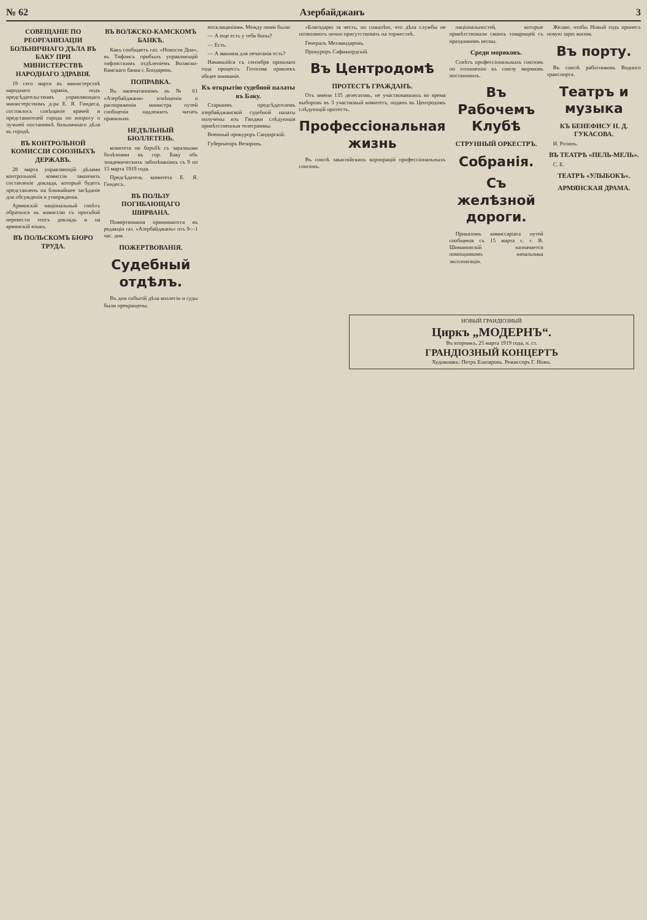№ 62 Азербайджанъ 3
СОВЕЩАНІЕ ПО РЕОРГАНИЗАЦІИ БОЛЬНИЧНАГО ДЪЛА ВЪ БАКУ ПРИ МИНИСТЕРСТВѢ НАРОДНАГО ЗДРАВІЯ.
19 сего марта въ министерствѣ народнаго здравія, подъ предсѣдательствомъ управляющаго министерствомъ д-ра Е. Я. Гиндеса, состоялось совѣщаніе врачей и представителей города по вопросу о лучшей постановкѣ больничнаго дѣла въ городѣ.
ВЪ КОНТРОЛЬНОЙ КОМИССІИ СОЮЗНЫХЪ ДЕРЖАВЪ.
28 марта управляющій дѣлами контрольной комиссіи закончить составленіе доклада, который будетъ представленъ на ближайшее засѣданіе для обсужденія и утвержденія.
Армянскій національный совѣтъ обратился въ комиссію съ просьбой перевести этотъ докладъ и на армянскій языкъ.
ВЪ ПОЛЬСКОМЪ БЮРО ТРУДА.
ВЪ ВОЛЖСКО-КАМСКОМЪ БАНКѢ.
Какъ сообщаетъ газ. «Новости Дня», въ Тифлисъ прибылъ управляющій тифлисскимъ отдѣленіемъ Волжско-Камскаго банка г. Бондаревъ.
ПОПРАВКА.
Въ напечатанномъ въ № 61 «Азербайджана» извѣщеніи о распоряженіи министра путей сообщенія надлежитъ читать правильно.
НЕДѢЛЬНЫЙ БЮЛЛЕТЕНЬ.
комитета по борьбѣ съ заразными болѣзнями въ гор. Баку объ эпидемическихъ заболѣваніяхъ съ 9 по 15 марта 1919 года.
Предсѣдатель комитета Е. Я. Гиндесъ.
ВЪ ПОЛЬЗУ ПОГИБАЮЩАГО ШИРВАНА.
Пожертвованія принимаются въ редакціи газ. «Азербайджанъ» отъ 9—1 час. дня.
ПОЖЕРТВОВАНІЯ.
Судебный отдѣлъ.
Въ дни событій дѣла коллегіи и суды были прекращены.
восклицаніями. Между ними были:
— А еще есть у тебя боны?
— Есть.
— А машина для печатанія есть?
Начавшійся съ сентября прошлаго года процессъ Готогова привлекъ общее вниманіе.
Къ открытію судебной палаты въ Баку.
Старшимъ предсѣдателемъ азербайджанской судебной палаты получены изъ Гянджи слѣдующія привѣтственныя телеграммы.
Военный прокуроръ Сандорскій.
Губернаторъ Везировъ.
«Благодарю за честь, но сожалѣю, что дѣла службы не позволяютъ лично присутствовать на торжествѣ.
Генералъ Мехмандаровъ.
Прокуроръ Сафикюрдскій.
Въ Центродомѣ
ПРОТЕСТЪ ГРАЖДАНЪ.
Отъ имени 135 делегатовъ, не участвовавшихъ во время выборовъ въ 3 участковый комитетъ, поданъ въ Центродомъ слѣдующій протестъ.
Профессіональная жизнь
Въ союзѣ закаспійскихъ корпорацій профессіональныхъ союзовъ.
національностей, которые привѣтствовали своихъ товарищей съ праздникомъ весны.
Среди моряковъ.
Совѣтъ профессіональныхъ союзовъ по отношенію къ союзу моряковъ постановилъ.
Въ Рабочемъ Клубѣ
СТРУННЫЙ ОРКЕСТРЪ.
Собранія.
Съ желѣзной дороги.
Приказомъ комиссаріата путей сообщенія съ 15 марта с. г. В. Шимановскій назначается помощникомъ начальника эксплоатаціи.
Желаю, чтобы Новый годъ принесъ новую зарю жизни.
Въ порту.
Въ союзѣ работниковъ Водного транспорта.
Театръ и музыка
КЪ БЕНЕФИСУ Н. Д. ГУКАСОВА.
И. Розинъ.
ВЪ ТЕАТРѢ «ПЕЛЬ-МЕЛЬ».
С. Е.
ТЕАТРЪ «УЛЫБОКЪ».
АРМЯНСКАЯ ДРАМА.
НОВЫЙ ГРАНДІОЗНЫЙ
Циркъ „МОДЕРНЪ“.
Въ вторникъ, 25 марта 1919 года, н. ст.
ГРАНДІОЗНЫЙ КОНЦЕРТЪ
Художникъ: Петръ Елизаровъ. Режиссеръ Г. Ножъ.